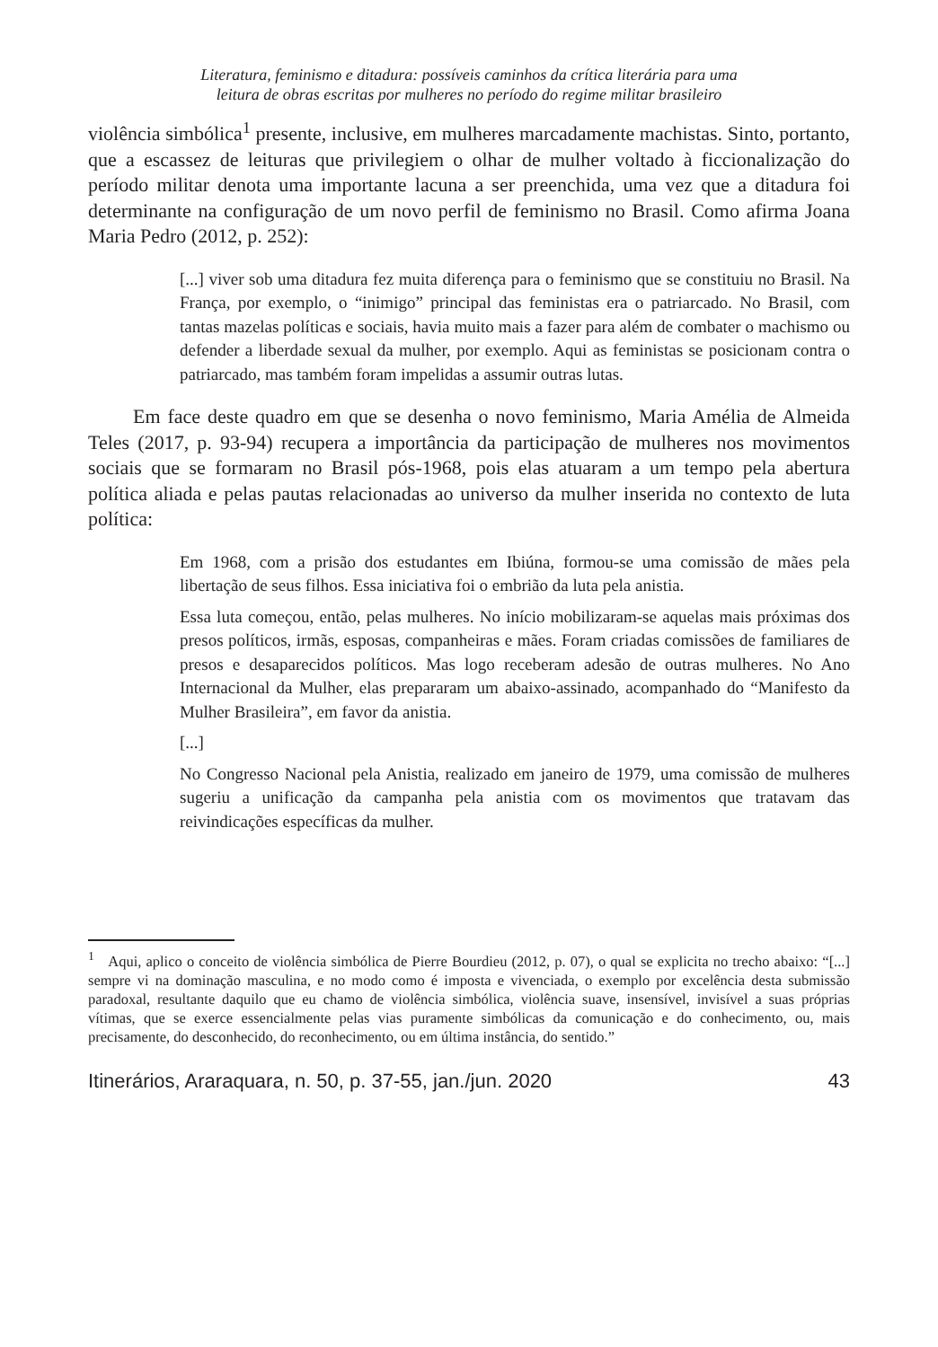Literatura, feminismo e ditadura: possíveis caminhos da crítica literária para uma
leitura de obras escritas por mulheres no período do regime militar brasileiro
violência simbólica<sup>1</sup> presente, inclusive, em mulheres marcadamente machistas. Sinto, portanto, que a escassez de leituras que privilegiem o olhar de mulher voltado à ficcionalização do período militar denota uma importante lacuna a ser preenchida, uma vez que a ditadura foi determinante na configuração de um novo perfil de feminismo no Brasil. Como afirma Joana Maria Pedro (2012, p. 252):
[...] viver sob uma ditadura fez muita diferença para o feminismo que se constituiu no Brasil. Na França, por exemplo, o “inimigo” principal das feministas era o patriarcado. No Brasil, com tantas mazelas políticas e sociais, havia muito mais a fazer para além de combater o machismo ou defender a liberdade sexual da mulher, por exemplo. Aqui as feministas se posicionam contra o patriarcado, mas também foram impelidas a assumir outras lutas.
Em face deste quadro em que se desenha o novo feminismo, Maria Amélia de Almeida Teles (2017, p. 93-94) recupera a importância da participação de mulheres nos movimentos sociais que se formaram no Brasil pós-1968, pois elas atuaram a um tempo pela abertura política aliada e pelas pautas relacionadas ao universo da mulher inserida no contexto de luta política:
Em 1968, com a prisão dos estudantes em Ibiúna, formou-se uma comissão de mães pela libertação de seus filhos. Essa iniciativa foi o embrião da luta pela anistia.
Essa luta começou, então, pelas mulheres. No início mobilizaram-se aquelas mais próximas dos presos políticos, irmãs, esposas, companheiras e mães. Foram criadas comissões de familiares de presos e desaparecidos políticos. Mas logo receberam adesão de outras mulheres. No Ano Internacional da Mulher, elas prepararam um abaixo-assinado, acompanhado do “Manifesto da Mulher Brasileira”, em favor da anistia.
[...]
No Congresso Nacional pela Anistia, realizado em janeiro de 1979, uma comissão de mulheres sugeriu a unificação da campanha pela anistia com os movimentos que tratavam das reivindicações específicas da mulher.
<sup>1</sup> Aqui, aplico o conceito de violência simbólica de Pierre Bourdieu (2012, p. 07), o qual se explicita no trecho abaixo: “[...] sempre vi na dominação masculina, e no modo como é imposta e vivenciada, o exemplo por excelência desta submissão paradoxal, resultante daquilo que eu chamo de violência simbólica, violência suave, insensível, invisível a suas próprias vítimas, que se exerce essencialmente pelas vias puramente simbólicas da comunicação e do conhecimento, ou, mais precisamente, do desconhecido, do reconhecimento, ou em última instância, do sentido.”
Itinerários, Araraquara, n. 50, p. 37-55, jan./jun. 2020 43